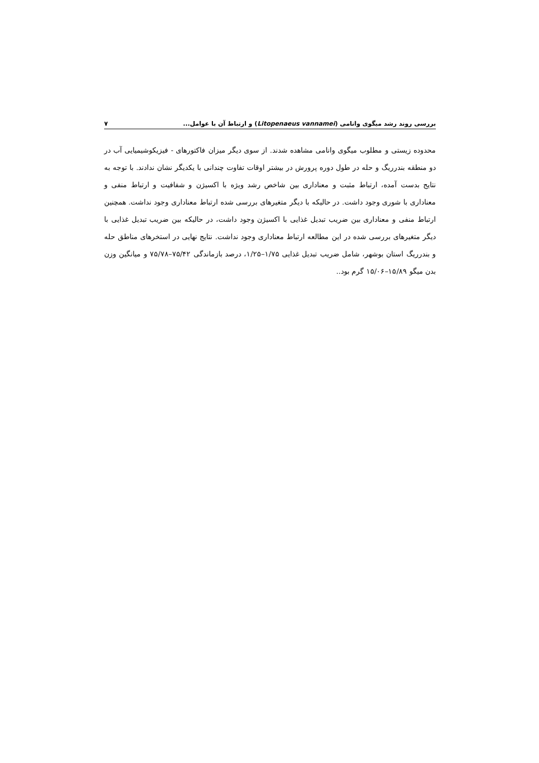بررسی روند رشد میگوی وانامی (Litopenaeus vannamei) و ارتباط آن با عوامل... ۷
محدوده زیستی و مطلوب میگوی وانامی مشاهده شدند. از سوی دیگر میزان فاکتورهای - فیزیکوشیمیایی آب در دو منطقه بندرریگ و حله در طول دوره پرورش در بیشتر اوقات تفاوت چندانی با یکدیگر نشان ندادند. با توجه به نتایج بدست آمده، ارتباط مثبت و معناداری بین شاخص رشد ویژه با اکسیژن و شفافیت و ارتباط منفی و معناداری با شوری وجود داشت. در حالیکه با دیگر متغیرهای بررسی شده ارتباط معناداری وجود نداشت. همچنین ارتباط منفی و معناداری بین ضریب تبدیل غذایی با اکسیژن وجود داشت، در حالیکه بین ضریب تبدیل غذایی با دیگر متغیرهای بررسی شده در این مطالعه ارتباط معناداری وجود نداشت. نتایج نهایی در استخرهای مناطق حله و بندرریگ استان بوشهر، شامل ضریب تبدیل غذایی ۱/۷۵–۱/۲۵، درصد بازماندگی ۷۵/۴۲–۷۵/۷۸ و میانگین وزن بدن میگو ۱۵/۸۹–۱۵/۰۶ گرم بود..